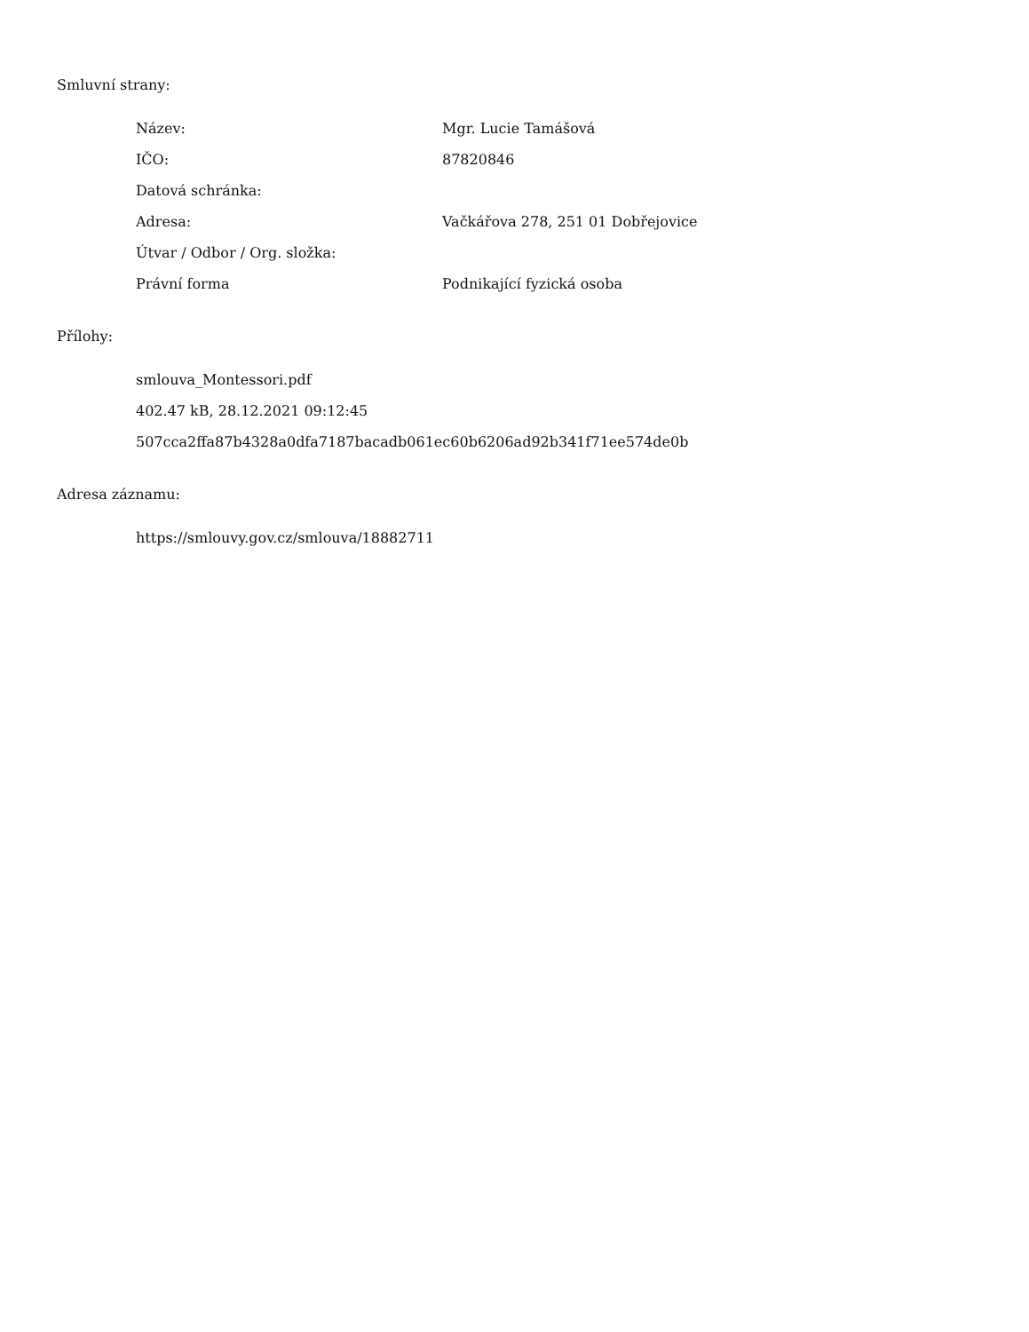Smluvní strany:
| Název: | Mgr. Lucie Tamášová |
| IČO: | 87820846 |
| Datová schránka: | |
| Adresa: | Vačkářova 278, 251 01 Dobřejovice |
| Útvar / Odbor / Org. složka: | |
| Právní forma | Podnikající fyzická osoba |
Přílohy:
smlouva_Montessori.pdf
402.47 kB, 28.12.2021 09:12:45
507cca2ffa87b4328a0dfa7187bacadb061ec60b6206ad92b341f71ee574de0b
Adresa záznamu:
https://smlouvy.gov.cz/smlouva/18882711